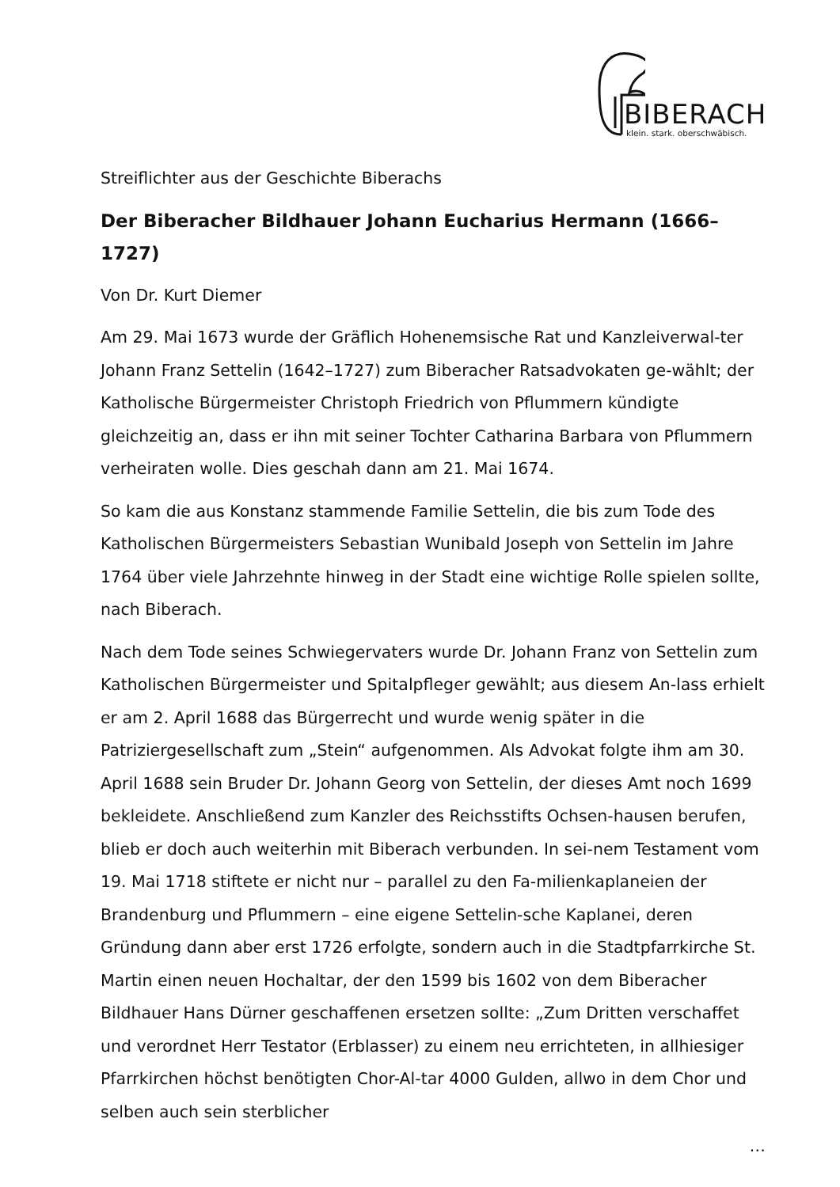BIBERACH
klein. stark. oberschwäbisch.
Streiflichter aus der Geschichte Biberachs
Der Biberacher Bildhauer Johann Eucharius Hermann (1666–1727)
Von Dr. Kurt Diemer
Am 29. Mai 1673 wurde der Gräflich Hohenemsische Rat und Kanzleiverwal-ter Johann Franz Settelin (1642–1727) zum Biberacher Ratsadvokaten ge-wählt; der Katholische Bürgermeister Christoph Friedrich von Pflummern kündigte gleichzeitig an, dass er ihn mit seiner Tochter Catharina Barbara von Pflummern verheiraten wolle. Dies geschah dann am 21. Mai 1674.
So kam die aus Konstanz stammende Familie Settelin, die bis zum Tode des Katholischen Bürgermeisters Sebastian Wunibald Joseph von Settelin im Jahre 1764 über viele Jahrzehnte hinweg in der Stadt eine wichtige Rolle spielen sollte, nach Biberach.
Nach dem Tode seines Schwiegervaters wurde Dr. Johann Franz von Settelin zum Katholischen Bürgermeister und Spitalpfleger gewählt; aus diesem An-lass erhielt er am 2. April 1688 das Bürgerrecht und wurde wenig später in die Patriziergesellschaft zum „Stein“ aufgenommen. Als Advokat folgte ihm am 30. April 1688 sein Bruder Dr. Johann Georg von Settelin, der dieses Amt noch 1699 bekleidete. Anschließend zum Kanzler des Reichsstifts Ochsen-hausen berufen, blieb er doch auch weiterhin mit Biberach verbunden. In sei-nem Testament vom 19. Mai 1718 stiftete er nicht nur – parallel zu den Fa-milienkaplaneien der Brandenburg und Pflummern – eine eigene Settelin-sche Kaplanei, deren Gründung dann aber erst 1726 erfolgte, sondern auch in die Stadtpfarrkirche St. Martin einen neuen Hochaltar, der den 1599 bis 1602 von dem Biberacher Bildhauer Hans Dürner geschaffenen ersetzen sollte: „Zum Dritten verschaffet und verordnet Herr Testator (Erblasser) zu einem neu errichteten, in allhiesiger Pfarrkirchen höchst benötigten Chor-Al-tar 4000 Gulden, allwo in dem Chor und selben auch sein sterblicher
…